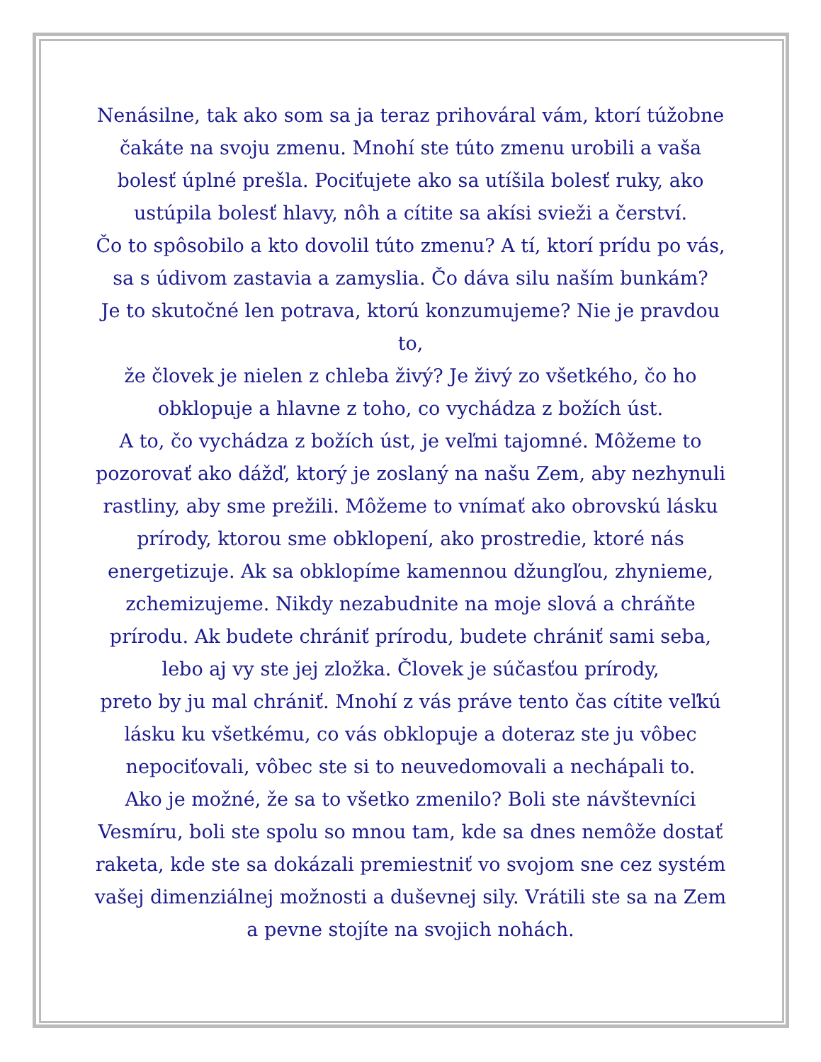Nenásilne, tak ako som sa ja teraz prihováral vám, ktorí túžobne
čakáte na svoju zmenu. Mnohí ste túto zmenu urobili a vaša
bolesť úplné prešla. Pociťujete ako sa utíšila bolesť ruky, ako
ustúpila bolesť hlavy, nôh a cítite sa akísi svieži a čerství.
Čo to spôsobilo a kto dovolil túto zmenu? A tí, ktorí prídu po vás,
sa s údivom zastavia a zamyslia. Čo dáva silu naším bunkám?
Je to skutočné len potrava, ktorú konzumujeme? Nie je pravdou to,
že človek je nielen z chleba živý? Je živý zo všetkého, čo ho
obklopuje a hlavne z toho, co vychádza z božích úst.
A to, čo vychádza z božích úst, je veľmi tajomné. Môžeme to
pozorovať ako dážď, ktorý je zoslaný na našu Zem, aby nezhynuli
rastliny, aby sme prežili. Môžeme to vnímať ako obrovskú lásku
prírody, ktorou sme obklopení, ako prostredie, ktoré nás
energetizuje. Ak sa obklopíme kamennou džungľou, zhynieme,
zchemizujeme. Nikdy nezabudnite na moje slová a chráňte
prírodu. Ak budete chrániť prírodu, budete chrániť sami seba,
lebo aj vy ste jej zložka. Človek je súčasťou prírody,
preto by ju mal chrániť. Mnohí z vás práve tento čas cítite veľkú
lásku ku všetkému, co vás obklopuje a doteraz ste ju vôbec
nepociťovali, vôbec ste si to neuvedomovali a nechápali to.
Ako je možné, že sa to všetko zmenilo? Boli ste návštevníci
Vesmíru, boli ste spolu so mnou tam, kde sa dnes nemôže dostať
raketa, kde ste sa dokázali premiestniť vo svojom sne cez systém
vašej dimenziálnej možnosti a duševnej sily. Vrátili ste sa na Zem
a pevne stojíte na svojich nohách.